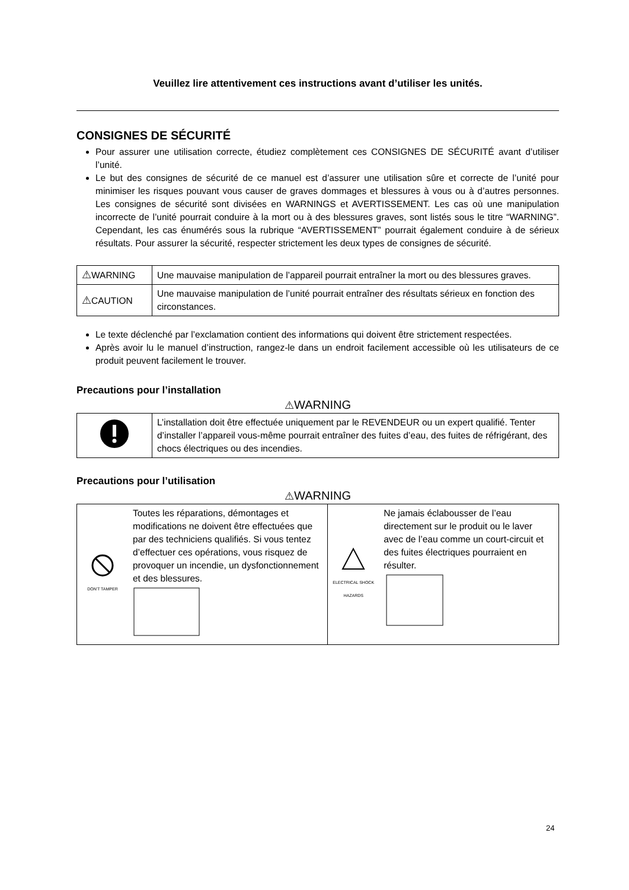Veuillez lire attentivement ces instructions avant d’utiliser les unités.
CONSIGNES DE SÉCURITÉ
Pour assurer une utilisation correcte, étudiez complètement ces CONSIGNES DE SÉCURITÉ avant d’utiliser l’unité.
Le but des consignes de sécurité de ce manuel est d’assurer une utilisation sûre et correcte de l’unité pour minimiser les risques pouvant vous causer de graves dommages et blessures à vous ou à d’autres personnes. Les consignes de sécurité sont divisées en WARNINGS et AVERTISSEMENT. Les cas où une manipulation incorrecte de l’unité pourrait conduire à la mort ou à des blessures graves, sont listés sous le titre “WARNING”. Cependant, les cas énumérés sous la rubrique “AVERTISSEMENT” pourrait également conduire à de sérieux résultats. Pour assurer la sécurité, respecter strictement les deux types de consignes de sécurité.
| ⚠ WARNING | Une mauvaise manipulation de l’appareil pourrait entraîner la mort ou des blessures graves. |
| ⚠ CAUTION | Une mauvaise manipulation de l’unité pourrait entraîner des résultats sérieux en fonction des circonstances. |
Le texte déclenché par l’exclamation contient des informations qui doivent être strictement respectées.
Après avoir lu le manuel d’instruction, rangez-le dans un endroit facilement accessible où les utilisateurs de ce produit peuvent facilement le trouver.
Precautions pour l’installation
⚠WARNING
| | L’installation doit être effectuée uniquement par le REVENDEUR ou un expert qualifié. Tenter d’installer l’appareil vous-même pourrait entraîner des fuites d’eau, des fuites de réfrigérant, des chocs électriques ou des incendies. |
Precautions pour l’utilisation
⚠WARNING
| DON'T TAMPER | Toutes les réparations, démontages et modifications ne doivent être effectuées que par des techniciens qualifiés. Si vous tentez d’effectuer ces opérations, vous risquez de provoquer un incendie, un dysfonctionnement et des blessures. | ELECTRICAL SHOCK HAZARDS | Ne jamais éclabousser de l’eau directement sur le produit ou le laver avec de l’eau comme un court-circuit et des fuites électriques pourraient en résulter. |
24